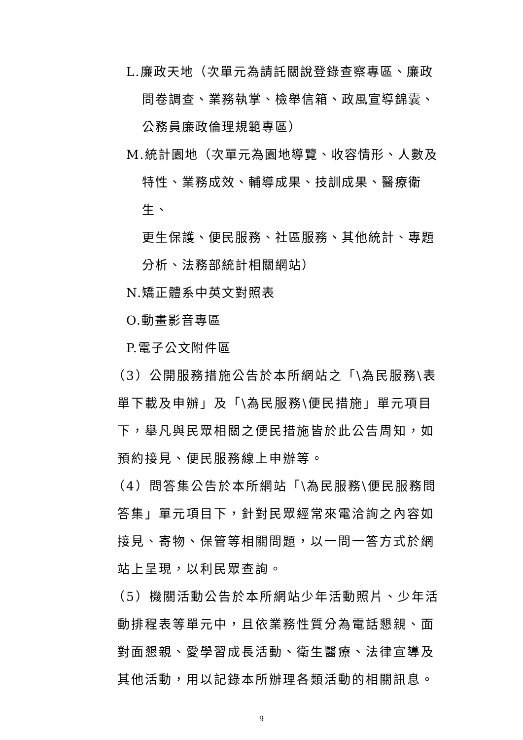L.廉政天地（次單元為請託關說登錄查察專區、廉政
問卷調查、業務執掌、檢舉信箱、政風宣導錦囊、
公務員廉政倫理規範專區）
M.統計園地（次單元為園地導覽、收容情形、人數及
特性、業務成效、輔導成果、技訓成果、醫療衛生、
更生保護、便民服務、社區服務、其他統計、專題
分析、法務部統計相關網站）
N.矯正體系中英文對照表
O.動畫影音專區
P.電子公文附件區
（3）公開服務措施公告於本所網站之「\為民服務\表
單下載及申辦」及「\為民服務\便民措施」單元項目
下，舉凡與民眾相關之便民措施皆於此公告周知，如
預約接見、便民服務線上申辦等。
（4）問答集公告於本所網站「\為民服務\便民服務問
答集」單元項目下，針對民眾經常來電洽詢之內容如
接見、寄物、保管等相關問題，以一問一答方式於網
站上呈現，以利民眾查詢。
（5）機關活動公告於本所網站少年活動照片、少年活
動排程表等單元中，且依業務性質分為電話懇親、面
對面懇親、愛學習成長活動、衛生醫療、法律宣導及
其他活動，用以記錄本所辦理各類活動的相關訊息。
9